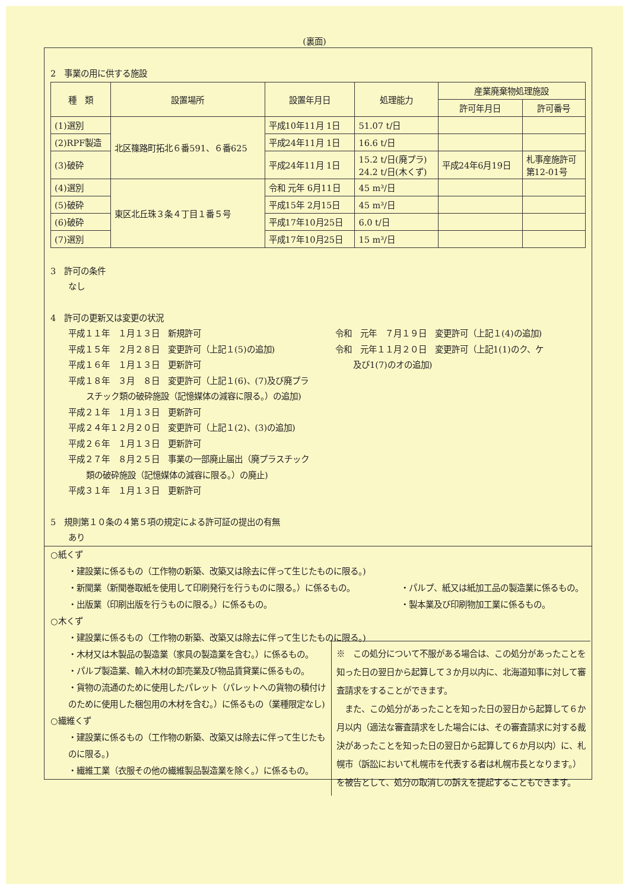(裏面)
2　事業の用に供する施設
| 種 類 | 設置場所 | 設置年月日 | 処理能力 | 産業廃棄物処理施設 | |
| --- | --- | --- | --- | --- | --- |
| | | | | 許可年月日 | 許可番号 |
| (1)選別 | 北区篠路町拓北６番591、６番625 | 平成10年11月 1日 | 51.07 t/日 | | |
| (2)RPF製造 | | 平成24年11月 1日 | 16.6 t/日 | | |
| (3)破砕 | | 平成24年11月 1日 | 15.2 t/日(廃プラ) 24.2 t/日(木くず) | 平成24年6月19日 | 札事産施許可 第12-01号 |
| (4)選別 | 東区北丘珠３条４丁目１番５号 | 令和 元年 6月11日 | 45 m³/日 | | |
| (5)破砕 | | 平成15年 2月15日 | 45 m³/日 | | |
| (6)破砕 | | 平成17年10月25日 | 6.0 t/日 | | |
| (7)選別 | | 平成17年10月25日 | 15 m³/日 | | |
3　許可の条件
なし
4　許可の更新又は変更の状況
平成１１年　１月１３日　新規許可
平成１５年　２月２８日　変更許可（上記１(5)の追加)
平成１６年　１月１３日　更新許可
平成１８年　３月　８日　変更許可（上記１(6)、(7)及び廃プラ
スチック類の破砕施設（記憶媒体の減容に限る。）の追加)
平成２１年　１月１３日　更新許可
平成２４年１２月２０日　変更許可（上記１(2)、(3)の追加)
平成２６年　１月１３日　更新許可
平成２７年　８月２５日　事業の一部廃止届出（廃プラスチック
類の破砕施設（記憶媒体の減容に限る。）の廃止)
平成３１年　１月１３日　更新許可
令和　元年　７月１９日　変更許可（上記１(4)の追加)
令和　元年１１月２０日　変更許可（上記1(1)のク、ケ
及び1(7)のオの追加)
5　規則第１０条の４第５項の規定による許可証の提出の有無
あり
○紙くず
・建設業に係るもの（工作物の新築、改築又は除去に伴って生じたものに限る。)
・新聞業（新聞巻取紙を使用して印刷発行を行うものに限る。）に係るもの。
・出版業（印刷出版を行うものに限る。）に係るもの。
・パルプ、紙又は紙加工品の製造業に係るもの。
・製本業及び印刷物加工業に係るもの。
○木くず
・建設業に係るもの（工作物の新築、改築又は除去に伴って生じたものに限る。)
・木材又は木製品の製造業（家具の製造業を含む。）に係るもの。
・パルプ製造業、輸入木材の卸売業及び物品賃貸業に係るもの。
・貨物の流通のために使用したパレット（パレットへの貨物の積付けのために使用した梱包用の木材を含む。）に係るもの（業種限定なし)
○繊維くず
・建設業に係るもの（工作物の新築、改築又は除去に伴って生じたものに限る。)
・繊維工業（衣服その他の繊維製品製造業を除く。）に係るもの。
※　この処分について不服がある場合は、この処分があったことを知った日の翌日から起算して３か月以内に、北海道知事に対して審査請求をすることができます。
　また、この処分があったことを知った日の翌日から起算して６か月以内（適法な審査請求をした場合には、その審査請求に対する裁決があったことを知った日の翌日から起算して６か月以内）に、札幌市（訴訟において札幌市を代表する者は札幌市長となります。）を被告として、処分の取消しの訴えを提起することもできます。